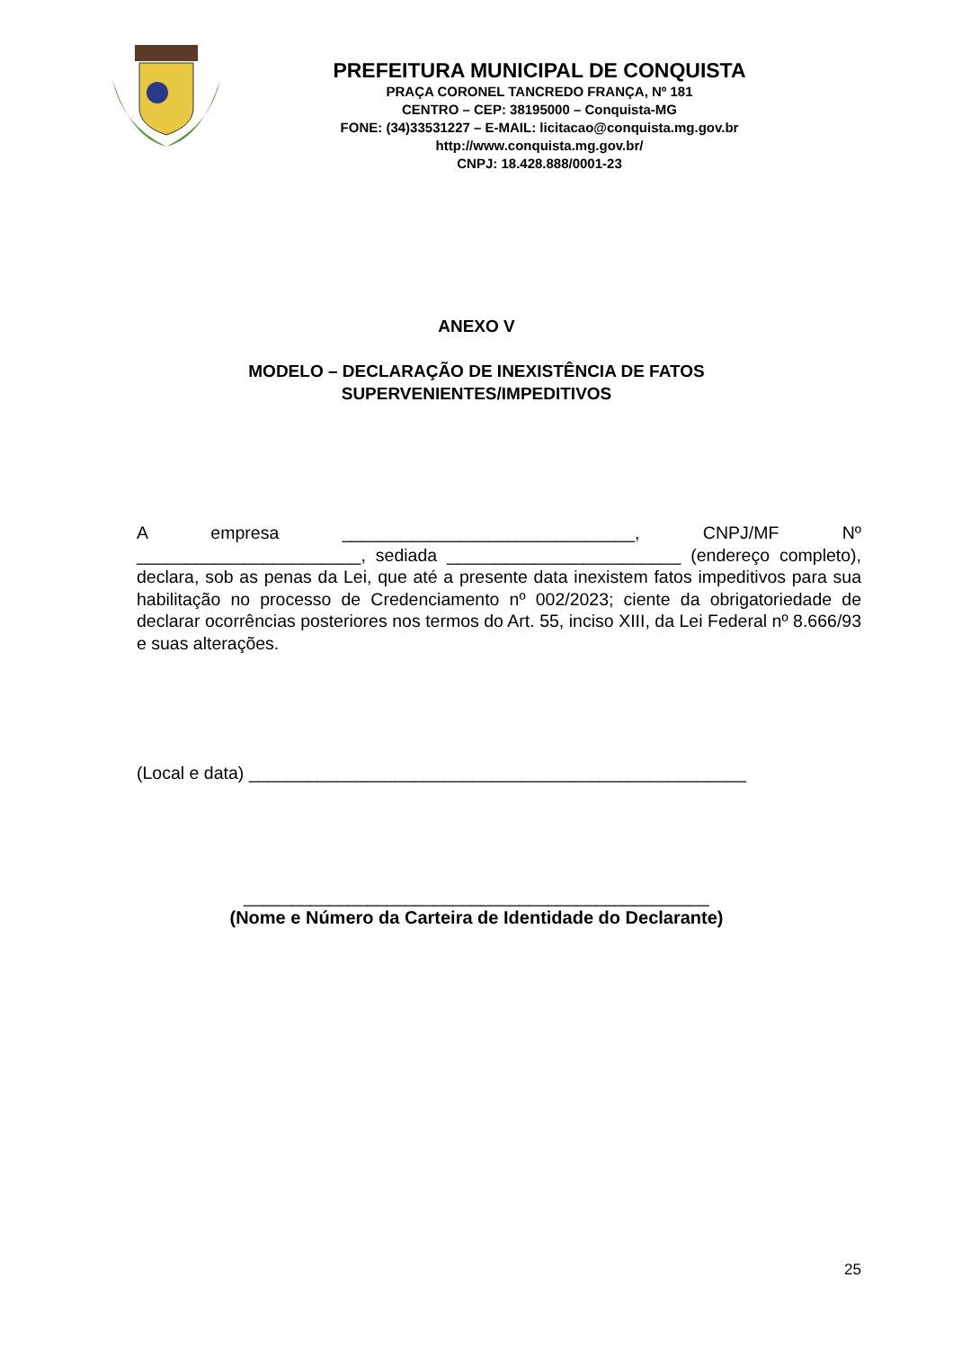PREFEITURA MUNICIPAL DE CONQUISTA
PRAÇA CORONEL TANCREDO FRANÇA, Nº 181
CENTRO – CEP: 38195000 – Conquista-MG
FONE: (34)33531227 – E-MAIL: licitacao@conquista.mg.gov.br
http://www.conquista.mg.gov.br/
CNPJ: 18.428.888/0001-23
ANEXO V
MODELO – DECLARAÇÃO DE INEXISTÊNCIA DE FATOS
SUPERVENIENTES/IMPEDITIVOS
A empresa ______________________________, CNPJ/MF Nº _______________________, sediada ________________________ (endereço completo), declara, sob as penas da Lei, que até a presente data inexistem fatos impeditivos para sua habilitação no processo de Credenciamento nº 002/2023; ciente da obrigatoriedade de declarar ocorrências posteriores nos termos do Art. 55, inciso XIII, da Lei Federal nº 8.666/93 e suas alterações.
(Local e data) ___________________________________________________
_________________________________________________
(Nome e Número da Carteira de Identidade do Declarante)
25